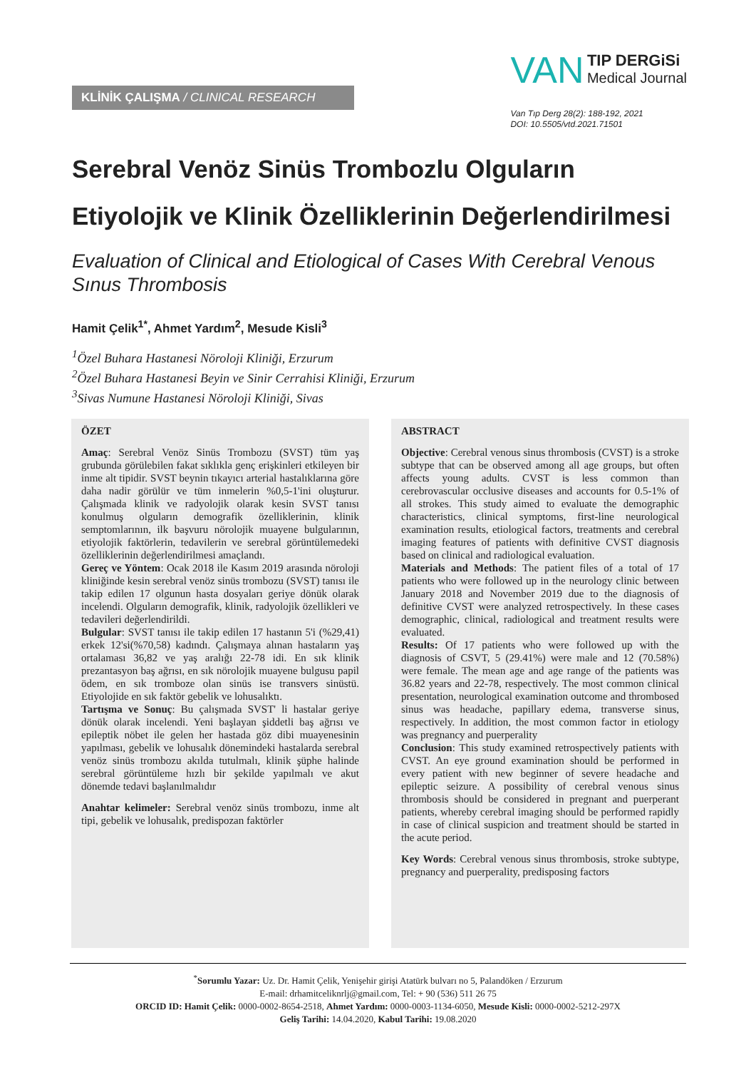KLİNİK ÇALIŞMA / CLINICAL RESEARCH
VAN TIP DERGiSi
Medical Journal
Van Tıp Derg 28(2): 188-192, 2021
DOI: 10.5505/vtd.2021.71501
Serebral Venöz Sinüs Trombozlu Olguların Etiyolojik ve Klinik Özelliklerinin Değerlendirilmesi
Evaluation of Clinical and Etiological of Cases With Cerebral Venous Sınus Thrombosis
Hamit Çelik<sup>1*</sup>, Ahmet Yardım<sup>2</sup>, Mesude Kisli<sup>3</sup>
<sup>1</sup> Özel Buhara Hastanesi Nöroloji Kliniği, Erzurum
<sup>2</sup> Özel Buhara Hastanesi Beyin ve Sinir Cerrahisi Kliniği, Erzurum
<sup>3</sup> Sivas Numune Hastanesi Nöroloji Kliniği, Sivas
ÖZET
Amaç: Serebral Venöz Sinüs Trombozu (SVST) tüm yaş grubunda görülebilen fakat sıklıkla genç erişkinleri etkileyen bir inme alt tipidir. SVST beynin tıkayıcı arterial hastalıklarına göre daha nadir görülür ve tüm inmelerin %0,5-1'ini oluşturur. Çalışmada klinik ve radyolojik olarak kesin SVST tanısı konulmuş olguların demografik özelliklerinin, klinik semptomlarının, ilk başvuru nörolojik muayene bulgularının, etiyolojik faktörlerin, tedavilerin ve serebral görüntülemedeki özelliklerinin değerlendirilmesi amaçlandı.
Gereç ve Yöntem: Ocak 2018 ile Kasım 2019 arasında nöroloji kliniğinde kesin serebral venöz sinüs trombozu (SVST) tanısı ile takip edilen 17 olgunun hasta dosyaları geriye dönük olarak incelendi. Olguların demografik, klinik, radyolojik özellikleri ve tedavileri değerlendirildi.
Bulgular: SVST tanısı ile takip edilen 17 hastanın 5'i (%29,41) erkek 12'si(%70,58) kadındı. Çalışmaya alınan hastaların yaş ortalaması 36,82 ve yaş aralığı 22-78 idi. En sık klinik prezantasyon baş ağrısı, en sık nörolojik muayene bulgusu papil ödem, en sık tromboze olan sinüs ise transvers sinüstü. Etiyolojide en sık faktör gebelik ve lohusalıktı.
Tartışma ve Sonuç: Bu çalışmada SVST' li hastalar geriye dönük olarak incelendi. Yeni başlayan şiddetli baş ağrısı ve epileptik nöbet ile gelen her hastada göz dibi muayenesinin yapılması, gebelik ve lohusalık dönemindeki hastalarda serebral venöz sinüs trombozu akılda tutulmalı, klinik şüphe halinde serebral görüntüleme hızlı bir şekilde yapılmalı ve akut dönemde tedavi başlanılmalıdır
Anahtar kelimeler: Serebral venöz sinüs trombozu, inme alt tipi, gebelik ve lohusalık, predispozan faktörler
ABSTRACT
Objective: Cerebral venous sinus thrombosis (CVST) is a stroke subtype that can be observed among all age groups, but often affects young adults. CVST is less common than cerebrovascular occlusive diseases and accounts for 0.5-1% of all strokes. This study aimed to evaluate the demographic characteristics, clinical symptoms, first-line neurological examination results, etiological factors, treatments and cerebral imaging features of patients with definitive CVST diagnosis based on clinical and radiological evaluation.
Materials and Methods: The patient files of a total of 17 patients who were followed up in the neurology clinic between January 2018 and November 2019 due to the diagnosis of definitive CVST were analyzed retrospectively. In these cases demographic, clinical, radiological and treatment results were evaluated.
Results: Of 17 patients who were followed up with the diagnosis of CSVT, 5 (29.41%) were male and 12 (70.58%) were female. The mean age and age range of the patients was 36.82 years and 22-78, respectively. The most common clinical presentation, neurological examination outcome and thrombosed sinus was headache, papillary edema, transverse sinus, respectively. In addition, the most common factor in etiology was pregnancy and puerperality
Conclusion: This study examined retrospectively patients with CVST. An eye ground examination should be performed in every patient with new beginner of severe headache and epileptic seizure. A possibility of cerebral venous sinus thrombosis should be considered in pregnant and puerperant patients, whereby cerebral imaging should be performed rapidly in case of clinical suspicion and treatment should be started in the acute period.
Key Words: Cerebral venous sinus thrombosis, stroke subtype, pregnancy and puerperality, predisposing factors
<sup>*</sup> Sorumlu Yazar: Uz. Dr. Hamit Çelik, Yenişehir girişi Atatürk bulvarı no 5, Palandöken / Erzurum
E-mail: drhamitceliknrlj@gmail.com, Tel: + 90 (536) 511 26 75
ORCID ID: Hamit Çelik: 0000-0002-8654-2518, Ahmet Yardım: 0000-0003-1134-6050, Mesude Kisli: 0000-0002-5212-297X
Geliş Tarihi: 14.04.2020, Kabul Tarihi: 19.08.2020